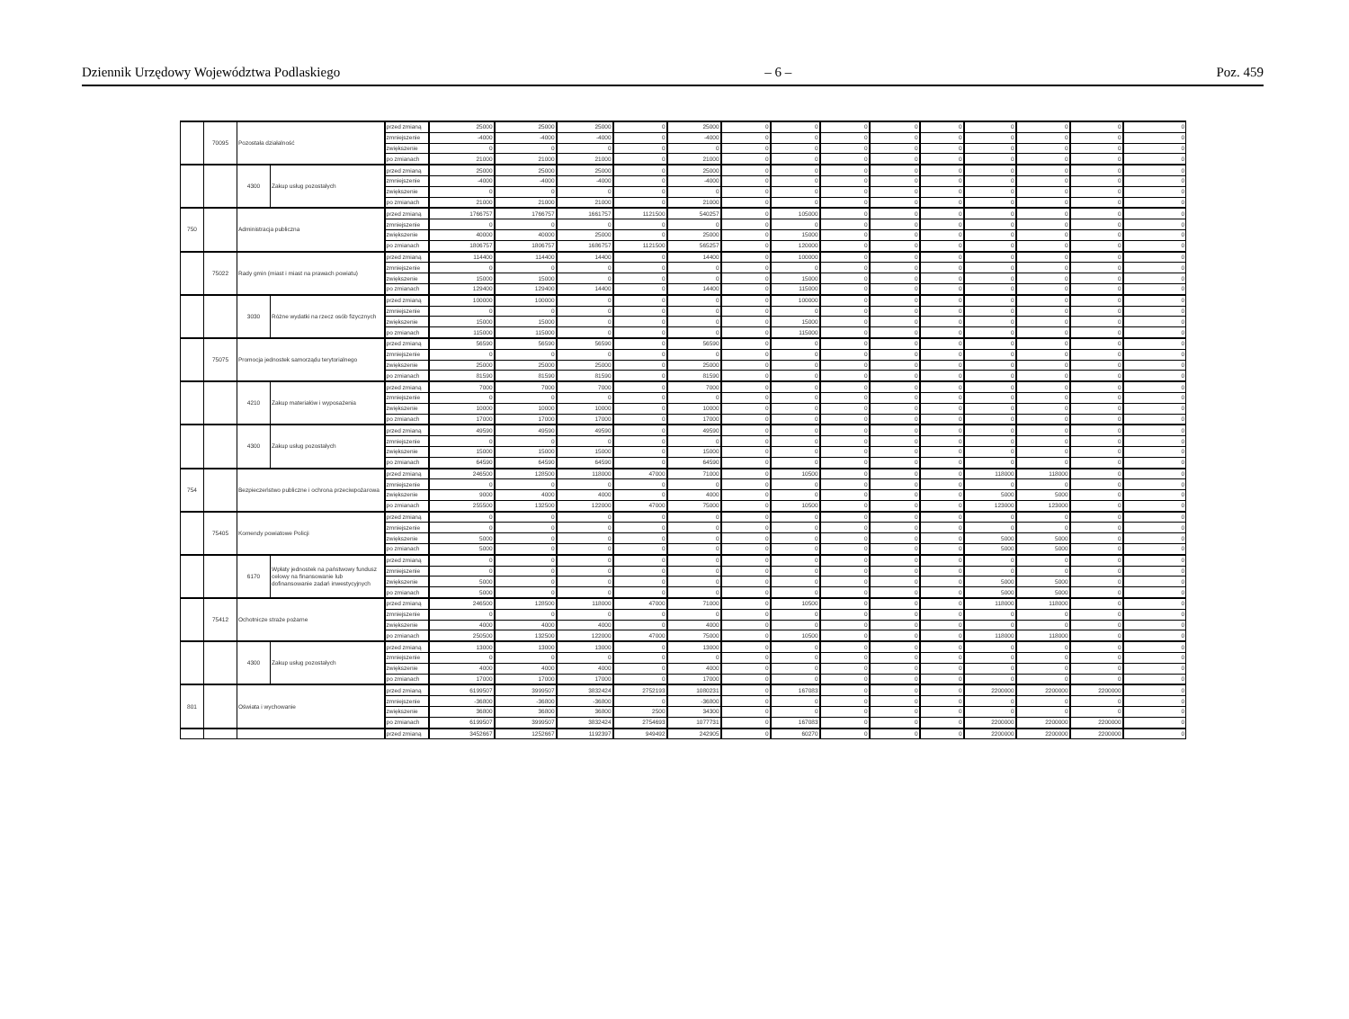Dziennik Urzędowy Województwa Podlaskiego – 6 – Poz. 459
| | 70095 | Pozostała działalność | | przed zmianą | 25000 | 25000 | 25000 | 0 | 25000 | 0 | 0 | 0 | 0 | 0 | 0 | 0 | 0 | 0 |
| | | | | zmniejszenie | -4000 | -4000 | -4000 | 0 | -4000 | 0 | 0 | 0 | 0 | 0 | 0 | 0 | 0 | 0 |
| | | | | zwiększenie | 0 | 0 | 0 | 0 | 0 | 0 | 0 | 0 | 0 | 0 | 0 | 0 | 0 | 0 |
| | | | | po zmianach | 21000 | 21000 | 21000 | 0 | 21000 | 0 | 0 | 0 | 0 | 0 | 0 | 0 | 0 | 0 |
| | | 4300 | Zakup usług pozostałych | przed zmianą | 25000 | 25000 | 25000 | 0 | 25000 | 0 | 0 | 0 | 0 | 0 | 0 | 0 | 0 | 0 |
| | | | | zmniejszenie | -4000 | -4000 | -4000 | 0 | -4000 | 0 | 0 | 0 | 0 | 0 | 0 | 0 | 0 | 0 |
| | | | | zwiększenie | 0 | 0 | 0 | 0 | 0 | 0 | 0 | 0 | 0 | 0 | 0 | 0 | 0 | 0 |
| | | | | po zmianach | 21000 | 21000 | 21000 | 0 | 21000 | 0 | 0 | 0 | 0 | 0 | 0 | 0 | 0 | 0 |
| 750 | | Administracja publiczna | | przed zmianą | 1766757 | 1766757 | 1661757 | 1121500 | 540257 | 0 | 105000 | 0 | 0 | 0 | 0 | 0 | 0 | 0 |
| | | | | zmniejszenie | 0 | 0 | 0 | 0 | 0 | 0 | 0 | 0 | 0 | 0 | 0 | 0 | 0 | 0 |
| | | | | zwiększenie | 40000 | 40000 | 25000 | 0 | 25000 | 0 | 15000 | 0 | 0 | 0 | 0 | 0 | 0 | 0 |
| | | | | po zmianach | 1806757 | 1806757 | 1686757 | 1121500 | 565257 | 0 | 120000 | 0 | 0 | 0 | 0 | 0 | 0 | 0 |
| | 75022 | Rady gmin (miast i miast na prawach powiatu) | | przed zmianą | 114400 | 114400 | 14400 | 0 | 14400 | 0 | 100000 | 0 | 0 | 0 | 0 | 0 | 0 | 0 |
| | | | | zmniejszenie | 0 | 0 | 0 | 0 | 0 | 0 | 0 | 0 | 0 | 0 | 0 | 0 | 0 | 0 |
| | | | | zwiększenie | 15000 | 15000 | 0 | 0 | 0 | 0 | 15000 | 0 | 0 | 0 | 0 | 0 | 0 | 0 |
| | | | | po zmianach | 129400 | 129400 | 14400 | 0 | 14400 | 0 | 115000 | 0 | 0 | 0 | 0 | 0 | 0 | 0 |
| | | 3030 | Różne wydatki na rzecz osób fizycznych | przed zmianą | 100000 | 100000 | 0 | 0 | 0 | 0 | 100000 | 0 | 0 | 0 | 0 | 0 | 0 | 0 |
| | | | | zmniejszenie | 0 | 0 | 0 | 0 | 0 | 0 | 0 | 0 | 0 | 0 | 0 | 0 | 0 | 0 |
| | | | | zwiększenie | 15000 | 15000 | 0 | 0 | 0 | 0 | 15000 | 0 | 0 | 0 | 0 | 0 | 0 | 0 |
| | | | | po zmianach | 115000 | 115000 | 0 | 0 | 0 | 0 | 115000 | 0 | 0 | 0 | 0 | 0 | 0 | 0 |
| | 75075 | Promocja jednostek samorządu terytorialnego | | przed zmianą | 56590 | 56590 | 56590 | 0 | 56590 | 0 | 0 | 0 | 0 | 0 | 0 | 0 | 0 | 0 |
| | | | | zmniejszenie | 0 | 0 | 0 | 0 | 0 | 0 | 0 | 0 | 0 | 0 | 0 | 0 | 0 | 0 |
| | | | | zwiększenie | 25000 | 25000 | 25000 | 0 | 25000 | 0 | 0 | 0 | 0 | 0 | 0 | 0 | 0 | 0 |
| | | | | po zmianach | 81590 | 81590 | 81590 | 0 | 81590 | 0 | 0 | 0 | 0 | 0 | 0 | 0 | 0 | 0 |
| | | 4210 | Zakup materiałów i wyposażenia | przed zmianą | 7000 | 7000 | 7000 | 0 | 7000 | 0 | 0 | 0 | 0 | 0 | 0 | 0 | 0 | 0 |
| | | | | zmniejszenie | 0 | 0 | 0 | 0 | 0 | 0 | 0 | 0 | 0 | 0 | 0 | 0 | 0 | 0 |
| | | | | zwiększenie | 10000 | 10000 | 10000 | 0 | 10000 | 0 | 0 | 0 | 0 | 0 | 0 | 0 | 0 | 0 |
| | | | | po zmianach | 17000 | 17000 | 17000 | 0 | 17000 | 0 | 0 | 0 | 0 | 0 | 0 | 0 | 0 | 0 |
| | | 4300 | Zakup usług pozostałych | przed zmianą | 49590 | 49590 | 49590 | 0 | 49590 | 0 | 0 | 0 | 0 | 0 | 0 | 0 | 0 | 0 |
| | | | | zmniejszenie | 0 | 0 | 0 | 0 | 0 | 0 | 0 | 0 | 0 | 0 | 0 | 0 | 0 | 0 |
| | | | | zwiększenie | 15000 | 15000 | 15000 | 0 | 15000 | 0 | 0 | 0 | 0 | 0 | 0 | 0 | 0 | 0 |
| | | | | po zmianach | 64590 | 64590 | 64590 | 0 | 64590 | 0 | 0 | 0 | 0 | 0 | 0 | 0 | 0 | 0 |
| 754 | | Bezpieczeństwo publiczne i ochrona przeciwpożarowa | | przed zmianą | 246500 | 128500 | 118000 | 47000 | 71000 | 0 | 10500 | 0 | 0 | 0 | 118000 | 118000 | 0 | 0 |
| | | | | zmniejszenie | 0 | 0 | 0 | 0 | 0 | 0 | 0 | 0 | 0 | 0 | 0 | 0 | 0 | 0 |
| | | | | zwiększenie | 9000 | 4000 | 4000 | 0 | 4000 | 0 | 0 | 0 | 0 | 0 | 5000 | 5000 | 0 | 0 |
| | | | | po zmianach | 255500 | 132500 | 122000 | 47000 | 75000 | 0 | 10500 | 0 | 0 | 0 | 123000 | 123000 | 0 | 0 |
| | 75405 | Komendy powiatowe Policji | | przed zmianą | 0 | 0 | 0 | 0 | 0 | 0 | 0 | 0 | 0 | 0 | 0 | 0 | 0 | 0 |
| | | | | zmniejszenie | 0 | 0 | 0 | 0 | 0 | 0 | 0 | 0 | 0 | 0 | 0 | 0 | 0 | 0 |
| | | | | zwiększenie | 5000 | 0 | 0 | 0 | 0 | 0 | 0 | 0 | 0 | 0 | 5000 | 5000 | 0 | 0 |
| | | | | po zmianach | 5000 | 0 | 0 | 0 | 0 | 0 | 0 | 0 | 0 | 0 | 5000 | 5000 | 0 | 0 |
| | | 6170 | Wpłaty jednostek na państwowy fundusz celowy na finansowanie lub dofinansowanie zadań inwestycyjnych | przed zmianą | 0 | 0 | 0 | 0 | 0 | 0 | 0 | 0 | 0 | 0 | 0 | 0 | 0 | 0 |
| | | | | zmniejszenie | 0 | 0 | 0 | 0 | 0 | 0 | 0 | 0 | 0 | 0 | 0 | 0 | 0 | 0 |
| | | | | zwiększenie | 5000 | 0 | 0 | 0 | 0 | 0 | 0 | 0 | 0 | 0 | 5000 | 5000 | 0 | 0 |
| | | | | po zmianach | 5000 | 0 | 0 | 0 | 0 | 0 | 0 | 0 | 0 | 0 | 5000 | 5000 | 0 | 0 |
| | 75412 | Ochotnicze straże pożarne | | przed zmianą | 246500 | 128500 | 118000 | 47000 | 71000 | 0 | 10500 | 0 | 0 | 0 | 118000 | 118000 | 0 | 0 |
| | | | | zmniejszenie | 0 | 0 | 0 | 0 | 0 | 0 | 0 | 0 | 0 | 0 | 0 | 0 | 0 | 0 |
| | | | | zwiększenie | 4000 | 4000 | 4000 | 0 | 4000 | 0 | 0 | 0 | 0 | 0 | 0 | 0 | 0 | 0 |
| | | | | po zmianach | 250500 | 132500 | 122000 | 47000 | 75000 | 0 | 10500 | 0 | 0 | 0 | 118000 | 118000 | 0 | 0 |
| | | 4300 | Zakup usług pozostałych | przed zmianą | 13000 | 13000 | 13000 | 0 | 13000 | 0 | 0 | 0 | 0 | 0 | 0 | 0 | 0 | 0 |
| | | | | zmniejszenie | 0 | 0 | 0 | 0 | 0 | 0 | 0 | 0 | 0 | 0 | 0 | 0 | 0 | 0 |
| | | | | zwiększenie | 4000 | 4000 | 4000 | 0 | 4000 | 0 | 0 | 0 | 0 | 0 | 0 | 0 | 0 | 0 |
| | | | | po zmianach | 17000 | 17000 | 17000 | 0 | 17000 | 0 | 0 | 0 | 0 | 0 | 0 | 0 | 0 | 0 |
| 801 | | Oświata i wychowanie | | przed zmianą | 6199507 | 3999507 | 3832424 | 2752193 | 1080231 | 0 | 167083 | 0 | 0 | 0 | 2200000 | 2200000 | 2200000 | 0 |
| | | | | zmniejszenie | -36800 | -36800 | -36800 | 0 | -36800 | 0 | 0 | 0 | 0 | 0 | 0 | 0 | 0 | 0 |
| | | | | zwiększenie | 36800 | 36800 | 36800 | 2500 | 34300 | 0 | 0 | 0 | 0 | 0 | 0 | 0 | 0 | 0 |
| | | | | po zmianach | 6199507 | 3999507 | 3832424 | 2754693 | 1077731 | 0 | 167083 | 0 | 0 | 0 | 2200000 | 2200000 | 2200000 | 0 |
| | | | | przed zmianą | 3452667 | 1252667 | 1192397 | 949492 | 242905 | 0 | 60270 | 0 | 0 | 0 | 2200000 | 2200000 | 2200000 | 0 |